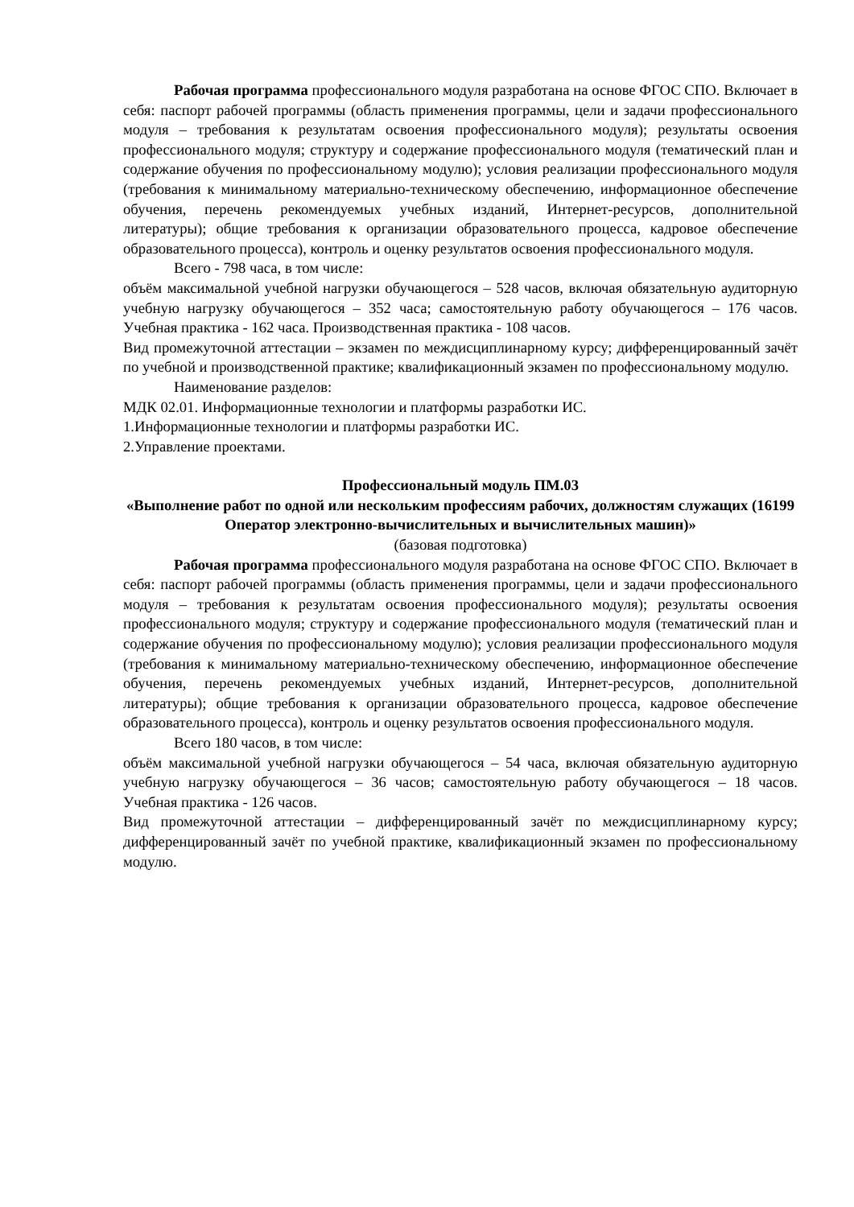Рабочая программа профессионального модуля разработана на основе ФГОС СПО. Включает в себя: паспорт рабочей программы (область применения программы, цели и задачи профессионального модуля – требования к результатам освоения профессионального модуля); результаты освоения профессионального модуля; структуру и содержание профессионального модуля (тематический план и содержание обучения по профессиональному модулю); условия реализации профессионального модуля (требования к минимальному материально-техническому обеспечению, информационное обеспечение обучения, перечень рекомендуемых учебных изданий, Интернет-ресурсов, дополнительной литературы); общие требования к организации образовательного процесса, кадровое обеспечение образовательного процесса), контроль и оценку результатов освоения профессионального модуля.
Всего - 798 часа, в том числе:
объём максимальной учебной нагрузки обучающегося – 528 часов, включая обязательную аудиторную учебную нагрузку обучающегося – 352 часа; самостоятельную работу обучающегося – 176 часов. Учебная практика - 162 часа. Производственная практика - 108 часов.
Вид промежуточной аттестации – экзамен по междисциплинарному курсу; дифференцированный зачёт по учебной и производственной практике; квалификационный экзамен по профессиональному модулю.
Наименование разделов:
МДК 02.01. Информационные технологии и платформы разработки ИС.
1.Информационные технологии и платформы разработки ИС.
2.Управление проектами.
Профессиональный модуль ПМ.03
«Выполнение работ по одной или нескольким профессиям рабочих, должностям служащих (16199 Оператор электронно-вычислительных и вычислительных машин)»
(базовая подготовка)
Рабочая программа профессионального модуля разработана на основе ФГОС СПО. Включает в себя: паспорт рабочей программы (область применения программы, цели и задачи профессионального модуля – требования к результатам освоения профессионального модуля); результаты освоения профессионального модуля; структуру и содержание профессионального модуля (тематический план и содержание обучения по профессиональному модулю); условия реализации профессионального модуля (требования к минимальному материально-техническому обеспечению, информационное обеспечение обучения, перечень рекомендуемых учебных изданий, Интернет-ресурсов, дополнительной литературы); общие требования к организации образовательного процесса, кадровое обеспечение образовательного процесса), контроль и оценку результатов освоения профессионального модуля.
Всего 180 часов, в том числе:
объём максимальной учебной нагрузки обучающегося – 54 часа, включая обязательную аудиторную учебную нагрузку обучающегося – 36 часов; самостоятельную работу обучающегося – 18 часов. Учебная практика - 126 часов.
Вид промежуточной аттестации – дифференцированный зачёт по междисциплинарному курсу; дифференцированный зачёт по учебной практике, квалификационный экзамен по профессиональному модулю.